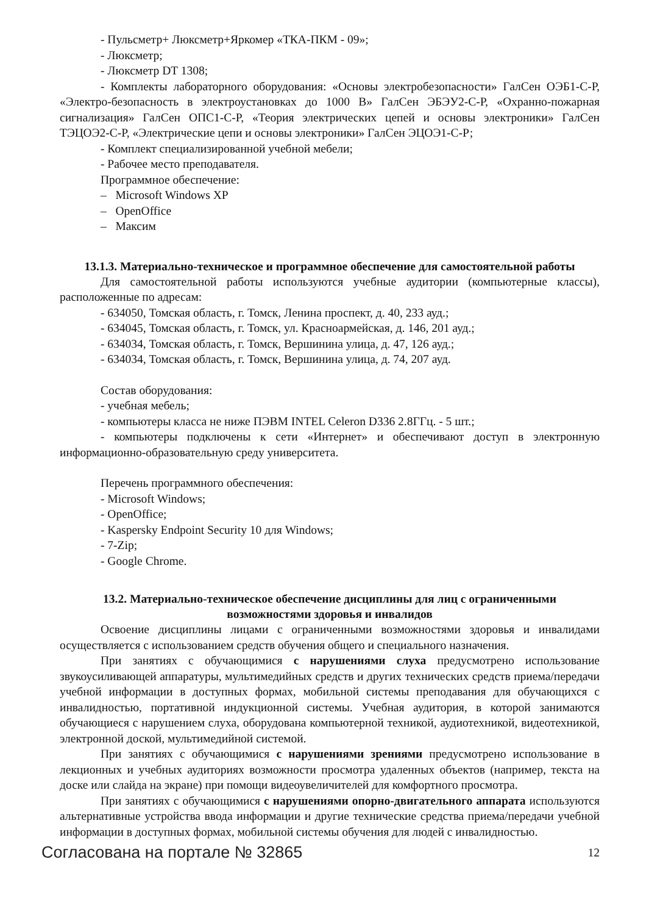- Пульсметр+ Люксметр+Яркомер «ТКА-ПКМ - 09»;
- Люксметр;
- Люксметр DT 1308;
- Комплекты лабораторного оборудования: «Основы электробезопасности» ГалСен ОЭБ1-С-Р, «Электро-безопасность в электроустановках до 1000 В» ГалСен ЭБЭУ2-С-Р, «Охранно-пожарная сигнализация» ГалСен ОПС1-С-Р, «Теория электрических цепей и основы электроники» ГалСен ТЭЦОЭ2-С-Р, «Электрические цепи и основы электроники» ГалСен ЭЦОЭ1-С-Р;
- Комплект специализированной учебной мебели;
- Рабочее место преподавателя.
Программное обеспечение:
– Microsoft Windows XP
– OpenOffice
– Максим
13.1.3. Материально-техническое и программное обеспечение для самостоятельной работы
Для самостоятельной работы используются учебные аудитории (компьютерные классы), расположенные по адресам:
- 634050, Томская область, г. Томск, Ленина проспект, д. 40, 233 ауд.;
- 634045, Томская область, г. Томск, ул. Красноармейская, д. 146, 201 ауд.;
- 634034, Томская область, г. Томск, Вершинина улица, д. 47, 126 ауд.;
- 634034, Томская область, г. Томск, Вершинина улица, д. 74, 207 ауд.
Состав оборудования:
- учебная мебель;
- компьютеры класса не ниже ПЭВМ INTEL Celeron D336 2.8ГГц. - 5 шт.;
- компьютеры подключены к сети «Интернет» и обеспечивают доступ в электронную информационно-образовательную среду университета.
Перечень программного обеспечения:
- Microsoft Windows;
- OpenOffice;
- Kaspersky Endpoint Security 10 для Windows;
- 7-Zip;
- Google Chrome.
13.2. Материально-техническое обеспечение дисциплины для лиц с ограниченными
возможностями здоровья и инвалидов
Освоение дисциплины лицами с ограниченными возможностями здоровья и инвалидами осуществляется с использованием средств обучения общего и специального назначения.
При занятиях с обучающимися с нарушениями слуха предусмотрено использование звукоусиливающей аппаратуры, мультимедийных средств и других технических средств приема/передачи учебной информации в доступных формах, мобильной системы преподавания для обучающихся с инвалидностью, портативной индукционной системы. Учебная аудитория, в которой занимаются обучающиеся с нарушением слуха, оборудована компьютерной техникой, аудиотехникой, видеотехникой, электронной доской, мультимедийной системой.
При занятиях с обучающимися с нарушениями зрениями предусмотрено использование в лекционных и учебных аудиториях возможности просмотра удаленных объектов (например, текста на доске или слайда на экране) при помощи видеоувеличителей для комфортного просмотра.
При занятиях с обучающимися с нарушениями опорно-двигательного аппарата используются альтернативные устройства ввода информации и другие технические средства приема/передачи учебной информации в доступных формах, мобильной системы обучения для людей с инвалидностью.
Согласована на портале № 32865 12